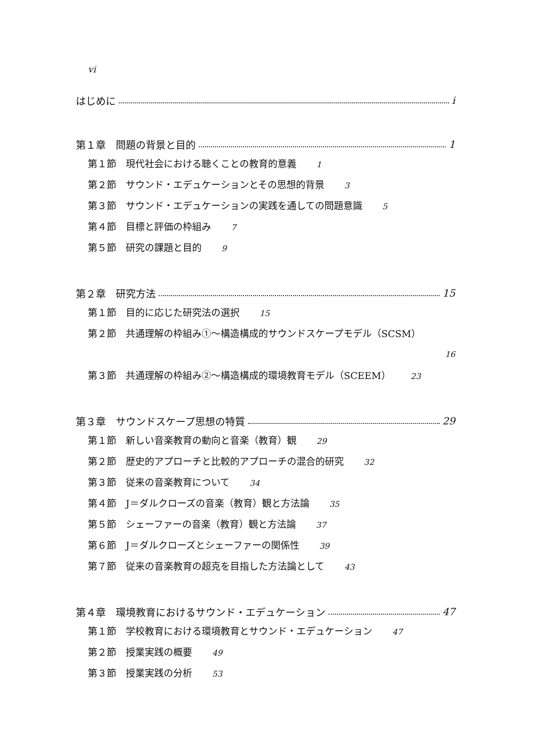vi
はじめに i
第１章　問題の背景と目的 1
第１節　現代社会における聴くことの教育的意義 1
第２節　サウンド・エデュケーションとその思想的背景 3
第３節　サウンド・エデュケーションの実践を通しての問題意識 5
第４節　目標と評価の枠組み 7
第５節　研究の課題と目的 9
第２章　研究方法 15
第１節　目的に応じた研究法の選択 15
第２節　共通理解の枠組み①〜構造構成的サウンドスケープモデル（SCSM）
16
第３節　共通理解の枠組み②〜構造構成的環境教育モデル（SCEEM） 23
第３章　サウンドスケープ思想の特質 29
第１節　新しい音楽教育の動向と音楽（教育）観 29
第２節　歴史的アプローチと比較的アプローチの混合的研究 32
第３節　従来の音楽教育について 34
第４節　J＝ダルクローズの音楽（教育）観と方法論 35
第５節　シェーファーの音楽（教育）観と方法論 37
第６節　J＝ダルクローズとシェーファーの関係性 39
第７節　従来の音楽教育の超克を目指した方法論として 43
第４章　環境教育におけるサウンド・エデュケーション 47
第１節　学校教育における環境教育とサウンド・エデュケーション 47
第２節　授業実践の概要 49
第３節　授業実践の分析 53